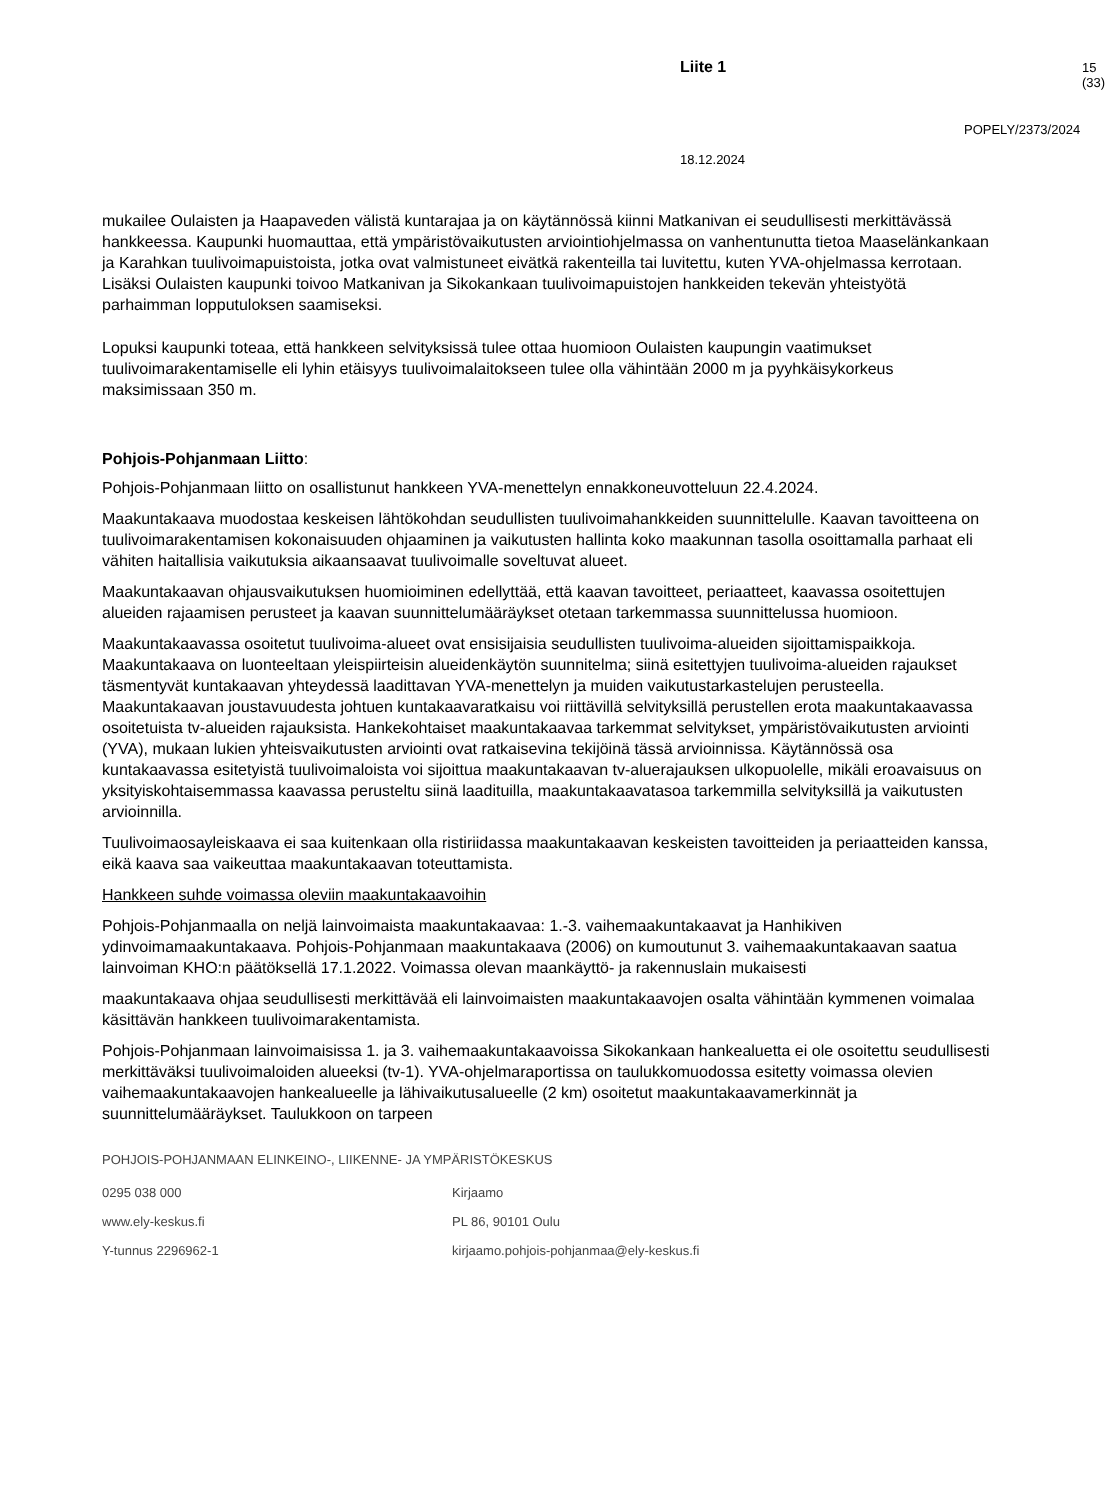Liite 1 15 (33)
POPELY/2373/2024
18.12.2024
mukailee Oulaisten ja Haapaveden välistä kuntarajaa ja on käytännössä kiinni Matkanivan ei seudullisesti merkittävässä hankkeessa. Kaupunki huomauttaa, että ympäristövaikutusten arviointiohjelmassa on vanhentunutta tietoa Maaselänkankaan ja Karahkan tuulivoimapuistoista, jotka ovat valmistuneet eivätkä rakenteilla tai luvitettu, kuten YVA-ohjelmassa kerrotaan. Lisäksi Oulaisten kaupunki toivoo Matkanivan ja Sikokankaan tuulivoimapuistojen hankkeiden tekevän yhteistyötä parhaimman lopputuloksen saamiseksi.
Lopuksi kaupunki toteaa, että hankkeen selvityksissä tulee ottaa huomioon Oulaisten kaupungin vaatimukset tuulivoimarakentamiselle eli lyhin etäisyys tuulivoimalaitokseen tulee olla vähintään 2000 m ja pyyhkäisykorkeus maksimissaan 350 m.
Pohjois-Pohjanmaan Liitto:
Pohjois-Pohjanmaan liitto on osallistunut hankkeen YVA-menettelyn ennakkoneuvotteluun 22.4.2024.
Maakuntakaava muodostaa keskeisen lähtökohdan seudullisten tuulivoimahankkeiden suunnittelulle. Kaavan tavoitteena on tuulivoimarakentamisen kokonaisuuden ohjaaminen ja vaikutusten hallinta koko maakunnan tasolla osoittamalla parhaat eli vähiten haitallisia vaikutuksia aikaansaavat tuulivoimalle soveltuvat alueet.
Maakuntakaavan ohjausvaikutuksen huomioiminen edellyttää, että kaavan tavoitteet, periaatteet, kaavassa osoitettujen alueiden rajaamisen perusteet ja kaavan suunnittelumääräykset otetaan tarkemmassa suunnittelussa huomioon.
Maakuntakaavassa osoitetut tuulivoima-alueet ovat ensisijaisia seudullisten tuulivoima-alueiden sijoittamispaikkoja. Maakuntakaava on luonteeltaan yleispiirteisin alueidenkäytön suunnitelma; siinä esitettyjen tuulivoima-alueiden rajaukset täsmentyvät kuntakaavan yhteydessä laadittavan YVA-menettelyn ja muiden vaikutustarkastelujen perusteella. Maakuntakaavan joustavuudesta johtuen kuntakaavaratkaisu voi riittävillä selvityksillä perustellen erota maakuntakaavassa osoitetuista tv-alueiden rajauksista. Hankekohtaiset maakuntakaavaa tarkemmat selvitykset, ympäristövaikutusten arviointi (YVA), mukaan lukien yhteisvaikutusten arviointi ovat ratkaisevina tekijöinä tässä arvioinnissa. Käytännössä osa kuntakaavassa esitetyistä tuulivoimaloista voi sijoittua maakuntakaavan tv-aluerajauksen ulkopuolelle, mikäli eroavaisuus on yksityiskohtaisemmassa kaavassa perusteltu siinä laadituilla, maakuntakaavatasoa tarkemmilla selvityksillä ja vaikutusten arvioinnilla.
Tuulivoimaosayleiskaava ei saa kuitenkaan olla ristiriidassa maakuntakaavan keskeisten tavoitteiden ja periaatteiden kanssa, eikä kaava saa vaikeuttaa maakuntakaavan toteuttamista.
Hankkeen suhde voimassa oleviin maakuntakaavoihin
Pohjois-Pohjanmaalla on neljä lainvoimaista maakuntakaavaa: 1.-3. vaihemaakuntakaavat ja Hanhikiven ydinvoimamaakuntakaava. Pohjois-Pohjanmaan maakuntakaava (2006) on kumoutunut 3. vaihemaakuntakaavan saatua lainvoiman KHO:n päätöksellä 17.1.2022. Voimassa olevan maankäyttö- ja rakennuslain mukaisesti
maakuntakaava ohjaa seudullisesti merkittävää eli lainvoimaisten maakuntakaavojen osalta vähintään kymmenen voimalaa käsittävän hankkeen tuulivoimarakentamista.
Pohjois-Pohjanmaan lainvoimaisissa 1. ja 3. vaihemaakuntakaavoissa Sikokankaan hankealuetta ei ole osoitettu seudullisesti merkittäväksi tuulivoimaloiden alueeksi (tv-1). YVA-ohjelmaraportissa on taulukkomuodossa esitetty voimassa olevien vaihemaakuntakaavojen hankealueelle ja lähivaikutusalueelle (2 km) osoitetut maakuntakaavamerkinnät ja suunnittelumääräykset. Taulukkoon on tarpeen
POHJOIS-POHJANMAAN ELINKEINO-, LIIKENNE- JA YMPÄRISTÖKESKUS
0295 038 000
Kirjaamo
www.ely-keskus.fi
PL 86, 90101 Oulu
Y-tunnus 2296962-1
kirjaamo.pohjois-pohjanmaa@ely-keskus.fi